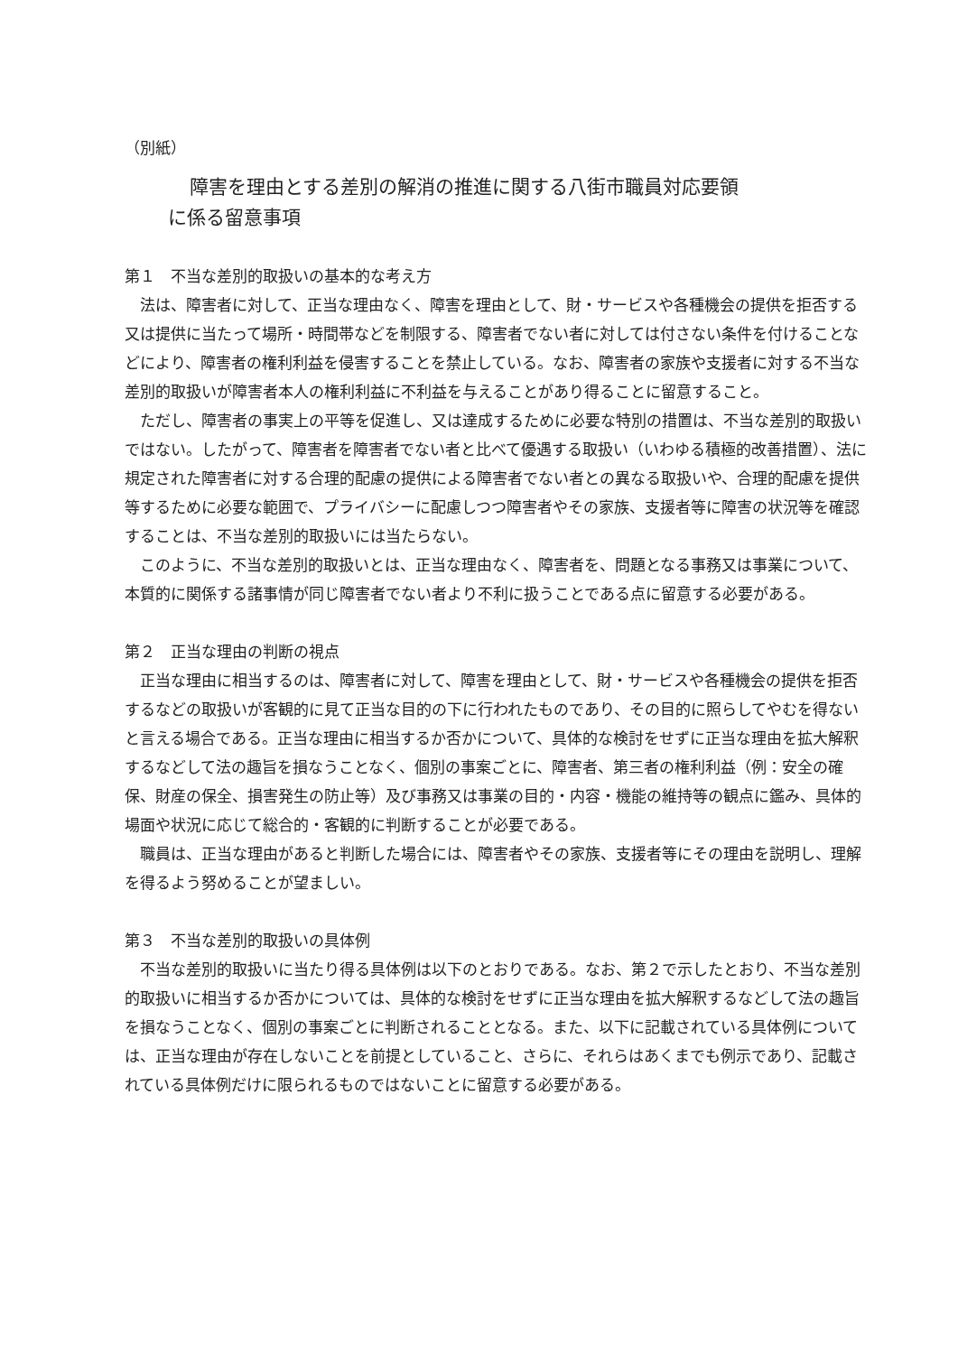（別紙）
障害を理由とする差別の解消の推進に関する八街市職員対応要領
に係る留意事項
第１　不当な差別的取扱いの基本的な考え方
法は、障害者に対して、正当な理由なく、障害を理由として、財・サービスや各種機会の提供を拒否する又は提供に当たって場所・時間帯などを制限する、障害者でない者に対しては付さない条件を付けることなどにより、障害者の権利利益を侵害することを禁止している。なお、障害者の家族や支援者に対する不当な差別的取扱いが障害者本人の権利利益に不利益を与えることがあり得ることに留意すること。
ただし、障害者の事実上の平等を促進し、又は達成するために必要な特別の措置は、不当な差別的取扱いではない。したがって、障害者を障害者でない者と比べて優遇する取扱い（いわゆる積極的改善措置）、法に規定された障害者に対する合理的配慮の提供による障害者でない者との異なる取扱いや、合理的配慮を提供等するために必要な範囲で、プライバシーに配慮しつつ障害者やその家族、支援者等に障害の状況等を確認することは、不当な差別的取扱いには当たらない。
このように、不当な差別的取扱いとは、正当な理由なく、障害者を、問題となる事務又は事業について、本質的に関係する諸事情が同じ障害者でない者より不利に扱うことである点に留意する必要がある。
第２　正当な理由の判断の視点
正当な理由に相当するのは、障害者に対して、障害を理由として、財・サービスや各種機会の提供を拒否するなどの取扱いが客観的に見て正当な目的の下に行われたものであり、その目的に照らしてやむを得ないと言える場合である。正当な理由に相当するか否かについて、具体的な検討をせずに正当な理由を拡大解釈するなどして法の趣旨を損なうことなく、個別の事案ごとに、障害者、第三者の権利利益（例：安全の確保、財産の保全、損害発生の防止等）及び事務又は事業の目的・内容・機能の維持等の観点に鑑み、具体的場面や状況に応じて総合的・客観的に判断することが必要である。
職員は、正当な理由があると判断した場合には、障害者やその家族、支援者等にその理由を説明し、理解を得るよう努めることが望ましい。
第３　不当な差別的取扱いの具体例
不当な差別的取扱いに当たり得る具体例は以下のとおりである。なお、第２で示したとおり、不当な差別的取扱いに相当するか否かについては、具体的な検討をせずに正当な理由を拡大解釈するなどして法の趣旨を損なうことなく、個別の事案ごとに判断されることとなる。また、以下に記載されている具体例については、正当な理由が存在しないことを前提としていること、さらに、それらはあくまでも例示であり、記載されている具体例だけに限られるものではないことに留意する必要がある。